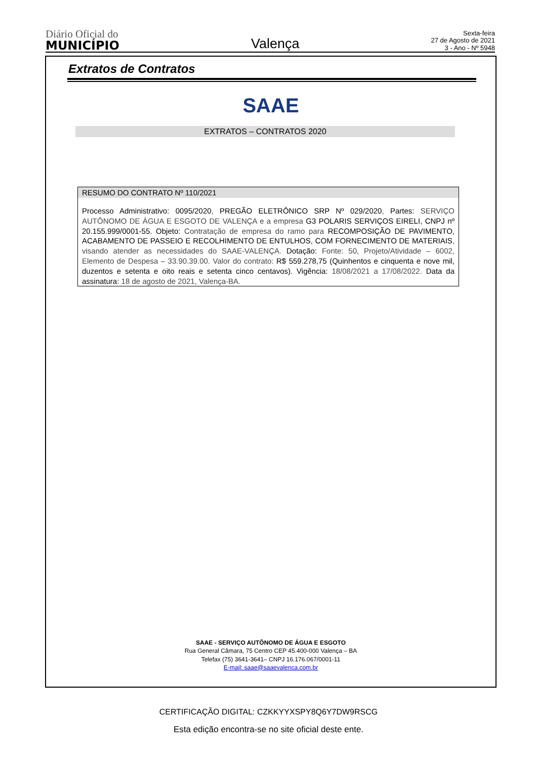Diário Oficial do
MUNICÍPIO
Valença
Sexta-feira
27 de Agosto de 2021
3 - Ano - Nº 5948
Extratos de Contratos
SAAE
EXTRATOS – CONTRATOS 2020
RESUMO DO CONTRATO Nº 110/2021
Processo Administrativo: 0095/2020, PREGÃO ELETRÔNICO SRP Nº 029/2020, Partes: SERVIÇO AUTÔNOMO DE ÁGUA E ESGOTO DE VALENÇA e a empresa G3 POLARIS SERVIÇOS EIRELI, CNPJ nº 20.155.999/0001-55. Objeto: Contratação de empresa do ramo para RECOMPOSIÇÃO DE PAVIMENTO, ACABAMENTO DE PASSEIO E RECOLHIMENTO DE ENTULHOS, COM FORNECIMENTO DE MATERIAIS, visando atender as necessidades do SAAE-VALENÇA. Dotação: Fonte: 50, Projeto/Atividade – 6002, Elemento de Despesa – 33.90.39.00. Valor do contrato: R$ 559.278,75 (Quinhentos e cinquenta e nove mil, duzentos e setenta e oito reais e setenta cinco centavos). Vigência: 18/08/2021 a 17/08/2022. Data da assinatura: 18 de agosto de 2021, Valença-BA.
SAAE - SERVIÇO AUTÔNOMO DE ÁGUA E ESGOTO
Rua General Câmara, 75 Centro CEP 45.400-000 Valença – BA
Telefax (75) 3641-3641– CNPJ 16.176.067/0001-11
E-mail: saae@saaevalenca.com.br
CERTIFICAÇÃO DIGITAL: CZKKYYXSPY8Q6Y7DW9RSCG
Esta edição encontra-se no site oficial deste ente.